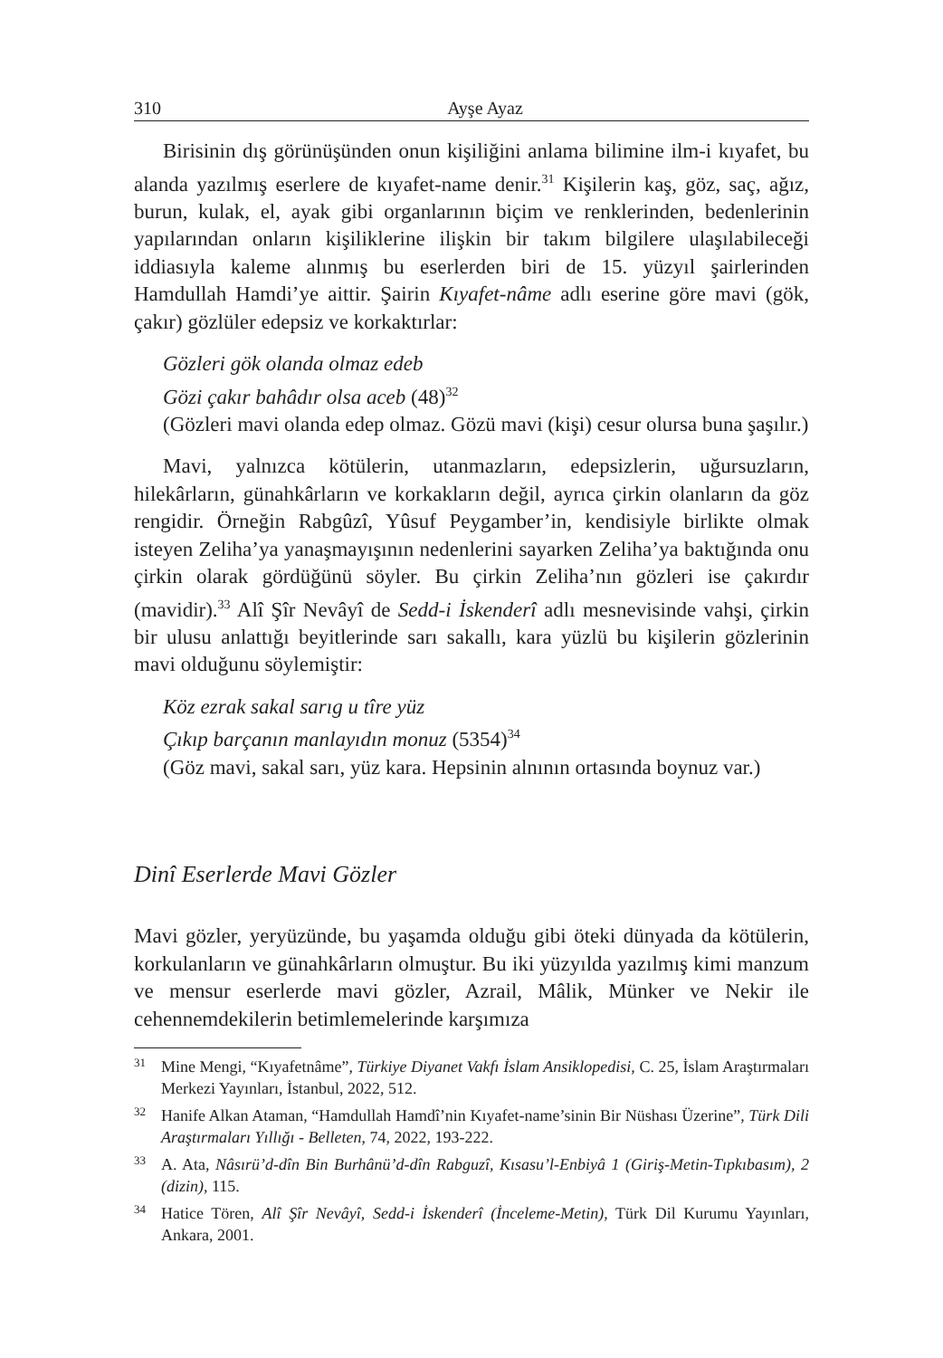310 Ayşe Ayaz
Birisinin dış görünüşünden onun kişiliğini anlama bilimine ilm-i kıyafet, bu alanda yazılmış eserlere de kıyafet-name denir.<sup>31</sup> Kişilerin kaş, göz, saç, ağız, burun, kulak, el, ayak gibi organlarının biçim ve renklerinden, bedenlerinin yapılarından onların kişiliklerine ilişkin bir takım bilgilere ulaşılabileceği iddiasıyla kaleme alınmış bu eserlerden biri de 15. yüzyıl şairlerinden Hamdullah Hamdi’ye aittir. Şairin Kıyafet-nâme adlı eserine göre mavi (gök, çakır) gözlüler edepsiz ve korkaktırlar:
Gözleri gök olanda olmaz edeb
Gözi çakır bahâdır olsa aceb (48)<sup>32</sup>
(Gözleri mavi olanda edep olmaz. Gözü mavi (kişi) cesur olursa buna şaşılır.)
Mavi, yalnızca kötülerin, utanmazların, edepsizlerin, uğursuzların, hilekârların, günahkârların ve korkakların değil, ayrıca çirkin olanların da göz rengidir. Örneğin Rabgûzî, Yûsuf Peygamber’in, kendisiyle birlikte olmak isteyen Zeliha’ya yanaşmayışının nedenlerini sayarken Zeliha’ya baktığında onu çirkin olarak gördüğünü söyler. Bu çirkin Zeliha’nın gözleri ise çakırdır (mavidir).<sup>33</sup> Alî Şîr Nevâyî de Sedd-i İskenderî adlı mesnevisinde vahşi, çirkin bir ulusu anlattığı beyitlerinde sarı sakallı, kara yüzlü bu kişilerin gözlerinin mavi olduğunu söylemiştir:
Köz ezrak sakal sarıg u tîre yüz
Çıkıp barçanın manlayıdın monuz (5354)<sup>34</sup>
(Göz mavi, sakal sarı, yüz kara. Hepsinin alnının ortasında boynuz var.)
Dinî Eserlerde Mavi Gözler
Mavi gözler, yeryüzünde, bu yaşamda olduğu gibi öteki dünyada da kötülerin, korkulanların ve günahkârların olmuştur. Bu iki yüzyılda yazılmış kimi manzum ve mensur eserlerde mavi gözler, Azrail, Mâlik, Münker ve Nekir ile cehennemdekilerin betimlemelerinde karşımıza
31 Mine Mengi, “Kıyafetnâme”, Türkiye Diyanet Vakfı İslam Ansiklopedisi, C. 25, İslam Araştırmaları Merkezi Yayınları, İstanbul, 2022, 512.
32 Hanife Alkan Ataman, “Hamdullah Hamdî’nin Kıyafet-name’sinin Bir Nüshası Üzerine”, Türk Dili Araştırmaları Yıllığı - Belleten, 74, 2022, 193-222.
33 A. Ata, Nâsırü’d-dîn Bin Burhânü’d-dîn Rabguzî, Kısasu’l-Enbiyâ 1 (Giriş-Metin-Tıpkıbasım), 2 (dizin), 115.
34 Hatice Tören, Alî Şîr Nevâyî, Sedd-i İskenderî (İnceleme-Metin), Türk Dil Kurumu Yayınları, Ankara, 2001.